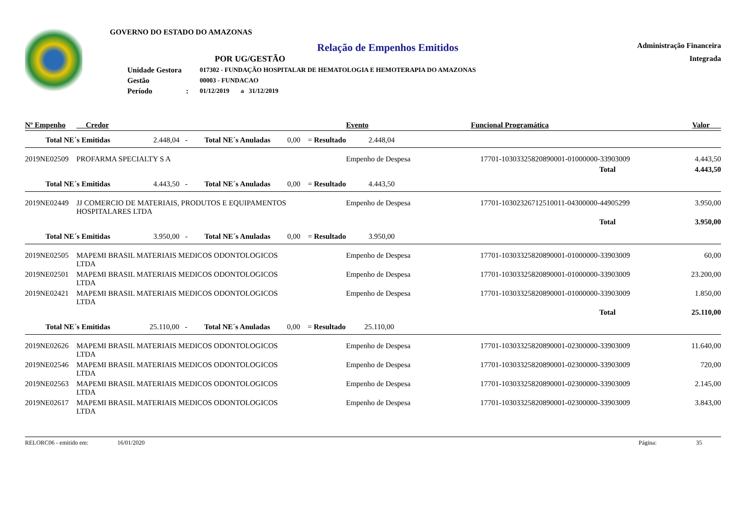GOVERNO DO ESTADO DO AMAZONAS
Relação de Empenhos Emitidos
POR UG/GESTÃO
Administração Financeira
Integrada
| Unidade Gestora | 017302 - FUNDAÇÃO HOSPITALAR DE HEMATOLOGIA E HEMOTERAPIA DO AMAZONAS |
| Gestão | 00003 - FUNDACAO |
| Período : | 01/12/2019 a 31/12/2019 |
| Nº Empenho | Credor | Evento | Funcional Programática | Valor |
| --- | --- | --- | --- | --- |
| Total NE´s Emitidas 2.448,04 - Total NE´s Anuladas 0,00 = Resultado 2.448,04 | | | | |
| 2019NE02509 | PROFARMA SPECIALTY S A | Empenho de Despesa | 17701-10303325820890001-01000000-33903009 | 4.443,50 |
| | | | Total | 4.443,50 |
| Total NE´s Emitidas 4.443,50 - Total NE´s Anuladas 0,00 = Resultado 4.443,50 | | | | |
| 2019NE02449 | JJ COMERCIO DE MATERIAIS, PRODUTOS E EQUIPAMENTOS HOSPITALARES LTDA | Empenho de Despesa | 17701-10302326712510011-04300000-44905299 | 3.950,00 |
| | | | Total | 3.950,00 |
| Total NE´s Emitidas 3.950,00 - Total NE´s Anuladas 0,00 = Resultado 3.950,00 | | | | |
| 2019NE02505 | MAPEMI BRASIL MATERIAIS MEDICOS ODONTOLOGICOS LTDA | Empenho de Despesa | 17701-10303325820890001-01000000-33903009 | 60,00 |
| 2019NE02501 | MAPEMI BRASIL MATERIAIS MEDICOS ODONTOLOGICOS LTDA | Empenho de Despesa | 17701-10303325820890001-01000000-33903009 | 23.200,00 |
| 2019NE02421 | MAPEMI BRASIL MATERIAIS MEDICOS ODONTOLOGICOS LTDA | Empenho de Despesa | 17701-10303325820890001-01000000-33903009 | 1.850,00 |
| | | | Total | 25.110,00 |
| Total NE´s Emitidas 25.110,00 - Total NE´s Anuladas 0,00 = Resultado 25.110,00 | | | | |
| 2019NE02626 | MAPEMI BRASIL MATERIAIS MEDICOS ODONTOLOGICOS LTDA | Empenho de Despesa | 17701-10303325820890001-02300000-33903009 | 11.640,00 |
| 2019NE02546 | MAPEMI BRASIL MATERIAIS MEDICOS ODONTOLOGICOS LTDA | Empenho de Despesa | 17701-10303325820890001-02300000-33903009 | 720,00 |
| 2019NE02563 | MAPEMI BRASIL MATERIAIS MEDICOS ODONTOLOGICOS LTDA | Empenho de Despesa | 17701-10303325820890001-02300000-33903009 | 2.145,00 |
| 2019NE02617 | MAPEMI BRASIL MATERIAIS MEDICOS ODONTOLOGICOS LTDA | Empenho de Despesa | 17701-10303325820890001-02300000-33903009 | 3.843,00 |
RELORC06 - emitido em: 16/01/2020 Página: 35